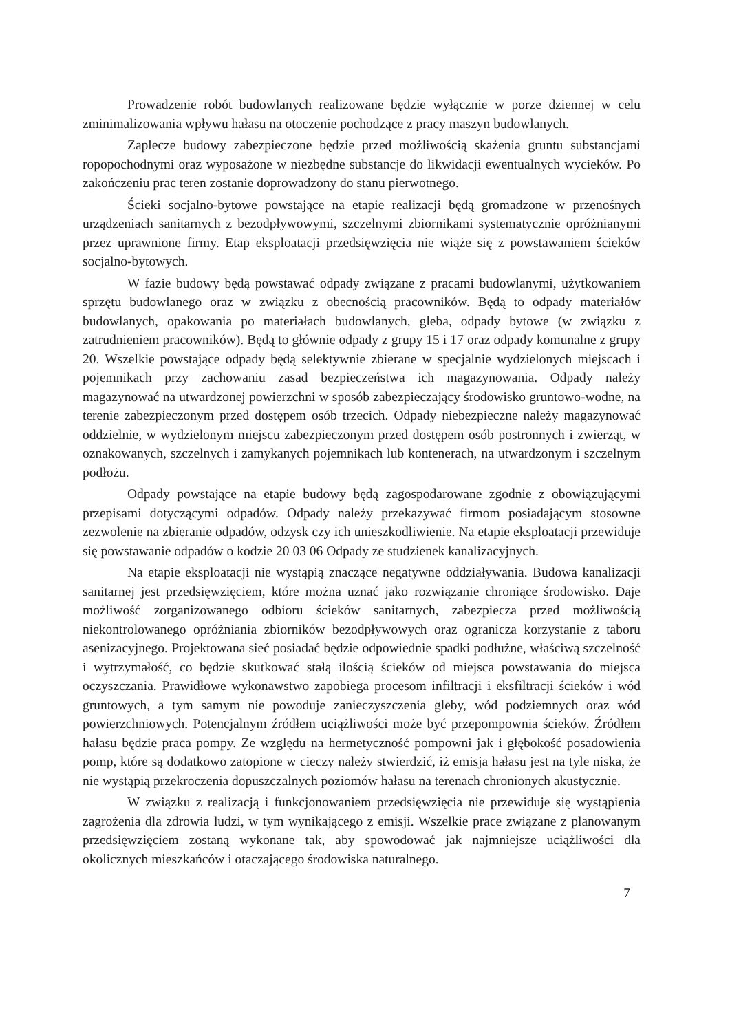Prowadzenie robót budowlanych realizowane będzie wyłącznie w porze dziennej w celu zminimalizowania wpływu hałasu na otoczenie pochodzące z pracy maszyn budowlanych.
Zaplecze budowy zabezpieczone będzie przed możliwością skażenia gruntu substancjami ropopochodnymi oraz wyposażone w niezbędne substancje do likwidacji ewentualnych wycieków. Po zakończeniu prac teren zostanie doprowadzony do stanu pierwotnego.
Ścieki socjalno-bytowe powstające na etapie realizacji będą gromadzone w przenośnych urządzeniach sanitarnych z bezodpływowymi, szczelnymi zbiornikami systematycznie opróżnianymi przez uprawnione firmy. Etap eksploatacji przedsięwzięcia nie wiąże się z powstawaniem ścieków socjalno-bytowych.
W fazie budowy będą powstawać odpady związane z pracami budowlanymi, użytkowaniem sprzętu budowlanego oraz w związku z obecnością pracowników. Będą to odpady materiałów budowlanych, opakowania po materiałach budowlanych, gleba, odpady bytowe (w związku z zatrudnieniem pracowników). Będą to głównie odpady z grupy 15 i 17 oraz odpady komunalne z grupy 20. Wszelkie powstające odpady będą selektywnie zbierane w specjalnie wydzielonych miejscach i pojemnikach przy zachowaniu zasad bezpieczeństwa ich magazynowania. Odpady należy magazynować na utwardzonej powierzchni w sposób zabezpieczający środowisko gruntowo-wodne, na terenie zabezpieczonym przed dostępem osób trzecich. Odpady niebezpieczne należy magazynować oddzielnie, w wydzielonym miejscu zabezpieczonym przed dostępem osób postronnych i zwierząt, w oznakowanych, szczelnych i zamykanych pojemnikach lub kontenerach, na utwardzonym i szczelnym podłożu.
Odpady powstające na etapie budowy będą zagospodarowane zgodnie z obowiązującymi przepisami dotyczącymi odpadów. Odpady należy przekazywać firmom posiadającym stosowne zezwolenie na zbieranie odpadów, odzysk czy ich unieszkodliwienie. Na etapie eksploatacji przewiduje się powstawanie odpadów o kodzie 20 03 06 Odpady ze studzienek kanalizacyjnych.
Na etapie eksploatacji nie wystąpią znaczące negatywne oddziaływania. Budowa kanalizacji sanitarnej jest przedsięwzięciem, które można uznać jako rozwiązanie chroniące środowisko. Daje możliwość zorganizowanego odbioru ścieków sanitarnych, zabezpiecza przed możliwością niekontrolowanego opróżniania zbiorników bezodpływowych oraz ogranicza korzystanie z taboru asenizacyjnego. Projektowana sieć posiadać będzie odpowiednie spadki podłużne, właściwą szczelność i wytrzymałość, co będzie skutkować stałą ilością ścieków od miejsca powstawania do miejsca oczyszczania. Prawidłowe wykonawstwo zapobiega procesom infiltracji i eksfiltracji ścieków i wód gruntowych, a tym samym nie powoduje zanieczyszczenia gleby, wód podziemnych oraz wód powierzchniowych. Potencjalnym źródłem uciążliwości może być przepompownia ścieków. Źródłem hałasu będzie praca pompy. Ze względu na hermetyczność pompowni jak i głębokość posadowienia pomp, które są dodatkowo zatopione w cieczy należy stwierdzić, iż emisja hałasu jest na tyle niska, że nie wystąpią przekroczenia dopuszczalnych poziomów hałasu na terenach chronionych akustycznie.
W związku z realizacją i funkcjonowaniem przedsięwzięcia nie przewiduje się wystąpienia zagrożenia dla zdrowia ludzi, w tym wynikającego z emisji. Wszelkie prace związane z planowanym przedsięwzięciem zostaną wykonane tak, aby spowodować jak najmniejsze uciążliwości dla okolicznych mieszkańców i otaczającego środowiska naturalnego.
7